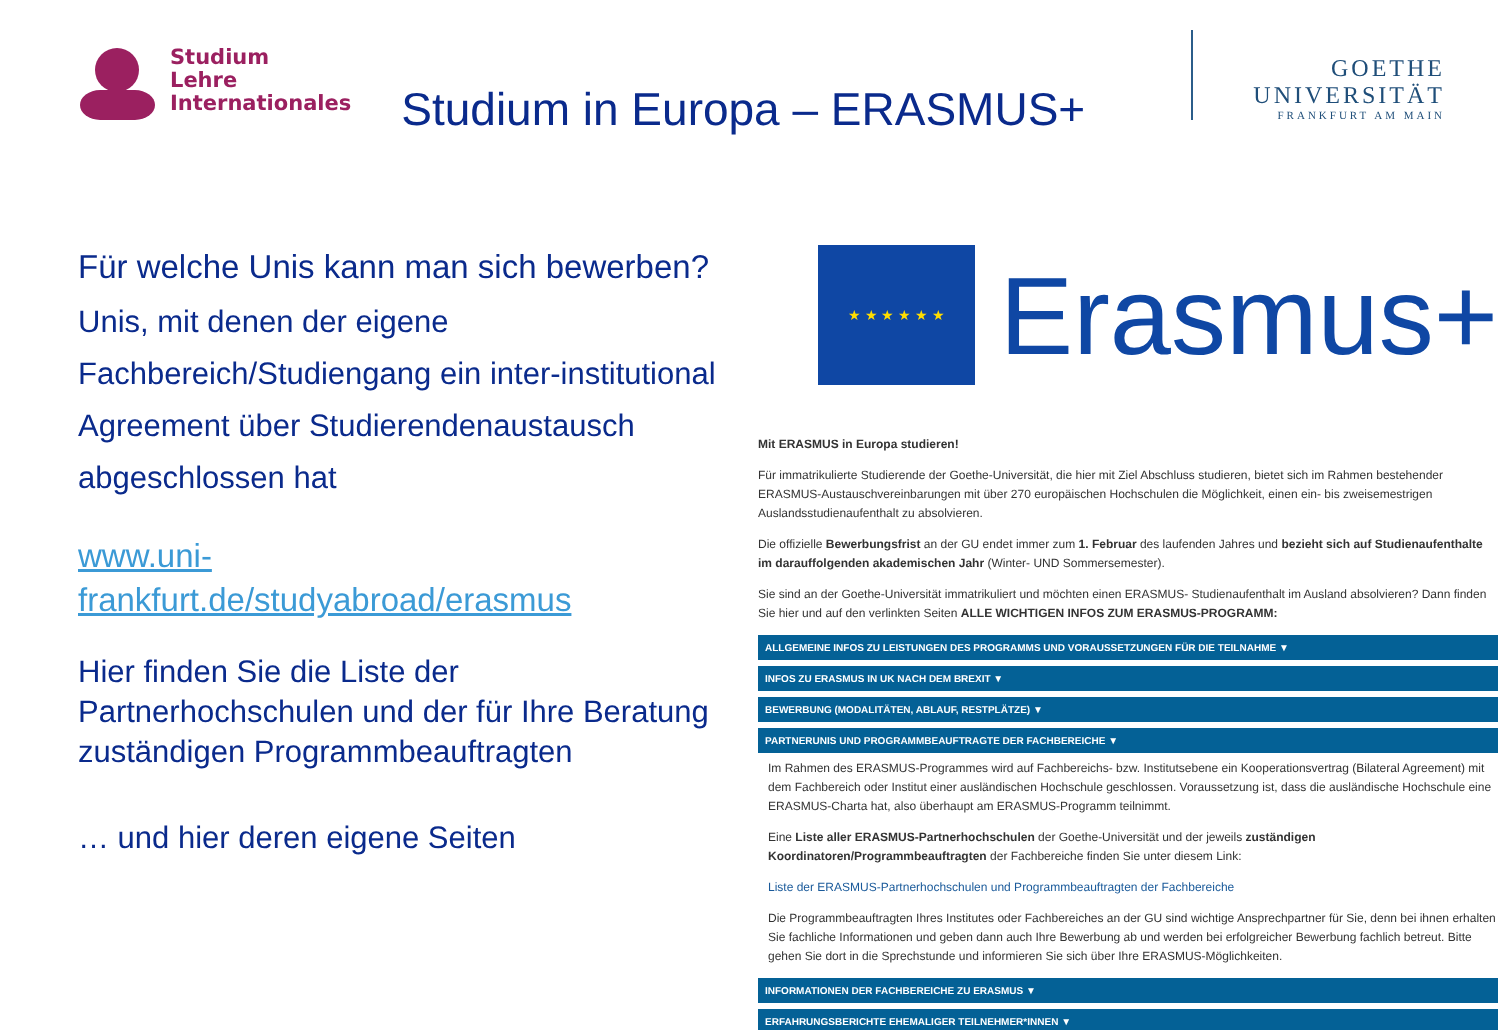Studium
Lehre
Internationales
Studium in Europa – ERASMUS+
GOETHE
UNIVERSITÄT
FRANKFURT AM MAIN
Für welche Unis kann man sich bewerben?
Unis, mit denen der eigene Fachbereich/Studiengang ein inter-institutional Agreement über Studierendenaustausch abgeschlossen hat
www.uni-
frankfurt.de/studyabroad/erasmus
Hier finden Sie die Liste der Partnerhochschulen und der für Ihre Beratung zuständigen Programmbeauftragten
… und hier deren eigene Seiten
★ ★ ★ ★ ★ ★
Erasmus+
Mit ERASMUS in Europa studieren!
Für immatrikulierte Studierende der Goethe-Universität, die hier mit Ziel Abschluss studieren, bietet sich im Rahmen bestehender ERASMUS-Austauschvereinbarungen mit über 270 europäischen Hochschulen die Möglichkeit, einen ein- bis zweisemestrigen Auslandsstudienaufenthalt zu absolvieren.
Die offizielle Bewerbungsfrist an der GU endet immer zum 1. Februar des laufenden Jahres und bezieht sich auf Studienaufenthalte im darauffolgenden akademischen Jahr (Winter- UND Sommersemester).
Sie sind an der Goethe-Universität immatrikuliert und möchten einen ERASMUS- Studienaufenthalt im Ausland absolvieren? Dann finden Sie hier und auf den verlinkten Seiten ALLE WICHTIGEN INFOS ZUM ERASMUS-PROGRAMM:
ALLGEMEINE INFOS ZU LEISTUNGEN DES PROGRAMMS UND VORAUSSETZUNGEN FÜR DIE TEILNAHME ▼
INFOS ZU ERASMUS IN UK NACH DEM BREXIT ▼
BEWERBUNG (MODALITÄTEN, ABLAUF, RESTPLÄTZE) ▼
PARTNERUNIS UND PROGRAMMBEAUFTRAGTE DER FACHBEREICHE ▼
Im Rahmen des ERASMUS-Programmes wird auf Fachbereichs- bzw. Institutsebene ein Kooperationsvertrag (Bilateral Agreement) mit dem Fachbereich oder Institut einer ausländischen Hochschule geschlossen. Voraussetzung ist, dass die ausländische Hochschule eine ERASMUS-Charta hat, also überhaupt am ERASMUS-Programm teilnimmt.
Eine Liste aller ERASMUS-Partnerhochschulen der Goethe-Universität und der jeweils zuständigen Koordinatoren/Programmbeauftragten der Fachbereiche finden Sie unter diesem Link:
Liste der ERASMUS-Partnerhochschulen und Programmbeauftragten der Fachbereiche
Die Programmbeauftragten Ihres Institutes oder Fachbereiches an der GU sind wichtige Ansprechpartner für Sie, denn bei ihnen erhalten Sie fachliche Informationen und geben dann auch Ihre Bewerbung ab und werden bei erfolgreicher Bewerbung fachlich betreut. Bitte gehen Sie dort in die Sprechstunde und informieren Sie sich über Ihre ERASMUS-Möglichkeiten.
INFORMATIONEN DER FACHBEREICHE ZU ERASMUS ▼
ERFAHRUNGSBERICHTE EHEMALIGER TEILNEHMER*INNEN ▼